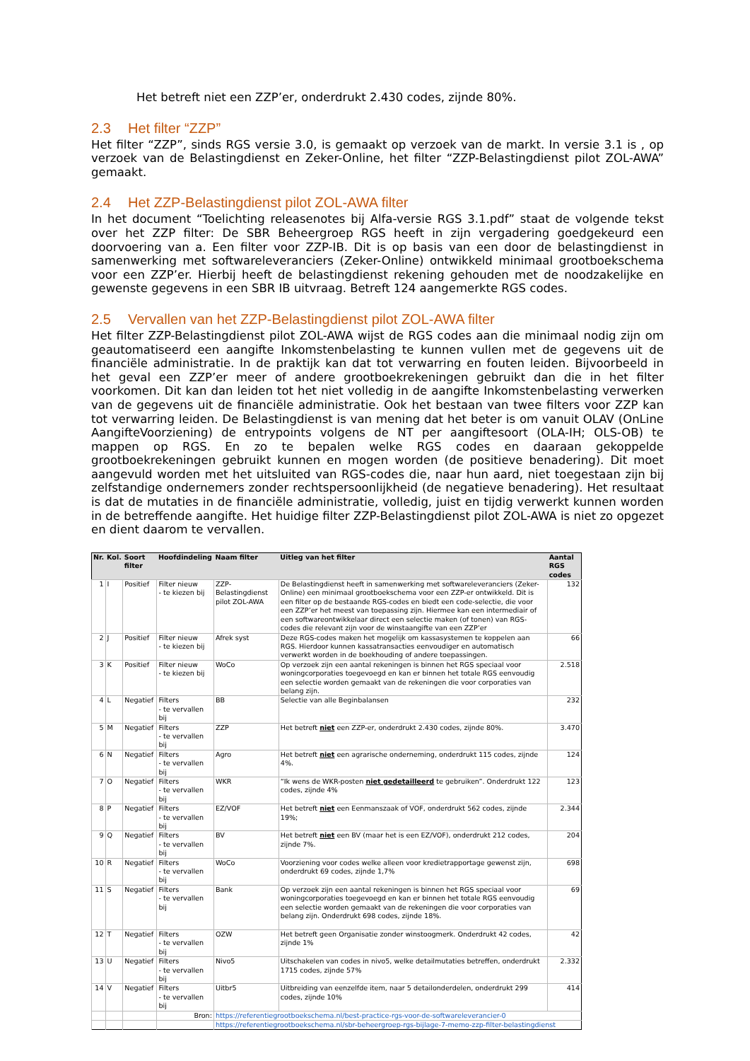Het betreft niet een ZZP’er, onderdrukt 2.430 codes, zijnde 80%.
2.3 Het filter “ZZP”
Het filter “ZZP”, sinds RGS versie 3.0, is gemaakt op verzoek van de markt. In versie 3.1 is , op verzoek van de Belastingdienst en Zeker-Online, het filter “ZZP-Belastingdienst pilot ZOL-AWA” gemaakt.
2.4 Het ZZP-Belastingdienst pilot ZOL-AWA filter
In het document “Toelichting releasenotes bij Alfa-versie RGS 3.1.pdf” staat de volgende tekst over het ZZP filter: De SBR Beheergroep RGS heeft in zijn vergadering goedgekeurd een doorvoering van a. Een filter voor ZZP-IB. Dit is op basis van een door de belastingdienst in samenwerking met softwareleveranciers (Zeker-Online) ontwikkeld minimaal grootboekschema voor een ZZP’er. Hierbij heeft de belastingdienst rekening gehouden met de noodzakelijke en gewenste gegevens in een SBR IB uitvraag. Betreft 124 aangemerkte RGS codes.
2.5 Vervallen van het ZZP-Belastingdienst pilot ZOL-AWA filter
Het filter ZZP-Belastingdienst pilot ZOL-AWA wijst de RGS codes aan die minimaal nodig zijn om geautomatiseerd een aangifte Inkomstenbelasting te kunnen vullen met de gegevens uit de financiële administratie. In de praktijk kan dat tot verwarring en fouten leiden. Bijvoorbeeld in het geval een ZZP’er meer of andere grootboekrekeningen gebruikt dan die in het filter voorkomen. Dit kan dan leiden tot het niet volledig in de aangifte Inkomstenbelasting verwerken van de gegevens uit de financiële administratie. Ook het bestaan van twee filters voor ZZP kan tot verwarring leiden. De Belastingdienst is van mening dat het beter is om vanuit OLAV (OnLine AangifteVoorziening) de entrypoints volgens de NT per aangiftesoort (OLA-IH; OLS-OB) te mappen op RGS. En zo te bepalen welke RGS codes en daaraan gekoppelde grootboekrekeningen gebruikt kunnen en mogen worden (de positieve benadering). Dit moet aangevuld worden met het uitsluited van RGS-codes die, naar hun aard, niet toegestaan zijn bij zelfstandige ondernemers zonder rechtspersoonlijkheid (de negatieve benadering). Het resultaat is dat de mutaties in de financiële administratie, volledig, juist en tijdig verwerkt kunnen worden in de betreffende aangifte. Het huidige filter ZZP-Belastingdienst pilot ZOL-AWA is niet zo opgezet en dient daarom te vervallen.
| Nr. | Kol. | Soort filter | Hoofdindeling | Naam filter | Uitleg van het filter | Aantal RGS codes |
| --- | --- | --- | --- | --- | --- | --- |
| 1 | I | Positief | Filter nieuw - te kiezen bij | ZZP-Belastingdienst pilot ZOL-AWA | De Belastingdienst heeft in samenwerking met softwareleveranciers (Zeker-Online) een minimaal grootboekschema voor een ZZP-er ontwikkeld. Dit is een filter op de bestaande RGS-codes en biedt een code-selectie, die voor een ZZP’er het meest van toepassing zijn. Hiermee kan een intermediair of een softwareontwikkelaar direct een selectie maken (of tonen) van RGS-codes die relevant zijn voor de winstaangifte van een ZZP’er | 132 |
| 2 | J | Positief | Filter nieuw - te kiezen bij | Afrek syst | Deze RGS-codes maken het mogelijk om kassasystemen te koppelen aan RGS. Hierdoor kunnen kassatransacties eenvoudiger en automatisch verwerkt worden in de boekhouding of andere toepassingen. | 66 |
| 3 | K | Positief | Filter nieuw - te kiezen bij | WoCo | Op verzoek zijn een aantal rekeningen is binnen het RGS speciaal voor woningcorporaties toegevoegd en kan er binnen het totale RGS eenvoudig een selectie worden gemaakt van de rekeningen die voor corporaties van belang zijn. | 2.518 |
| 4 | L | Negatief | Filters - te vervallen bij | BB | Selectie van alle Beginbalansen | 232 |
| 5 | M | Negatief | Filters - te vervallen bij | ZZP | Het betreft niet een ZZP-er, onderdrukt 2.430 codes, zijnde 80%. | 3.470 |
| 6 | N | Negatief | Filters - te vervallen bij | Agro | Het betreft niet een agrarische onderneming, onderdrukt 115 codes, zijnde 4%. | 124 |
| 7 | O | Negatief | Filters - te vervallen bij | WKR | “Ik wens de WKR-posten niet gedetailleerd te gebruiken”. Onderdrukt 122 codes, zijnde 4% | 123 |
| 8 | P | Negatief | Filters - te vervallen bij | EZ/VOF | Het betreft niet een Eenmanszaak of VOF, onderdrukt 562 codes, zijnde 19%; | 2.344 |
| 9 | Q | Negatief | Filters - te vervallen bij | BV | Het betreft niet een BV (maar het is een EZ/VOF), onderdrukt 212 codes, zijnde 7%. | 204 |
| 10 | R | Negatief | Filters - te vervallen bij | WoCo | Voorziening voor codes welke alleen voor kredietrapportage gewenst zijn, onderdrukt 69 codes, zijnde 1,7% | 698 |
| 11 | S | Negatief | Filters - te vervallen bij | Bank | Op verzoek zijn een aantal rekeningen is binnen het RGS speciaal voor woningcorporaties toegevoegd en kan er binnen het totale RGS eenvoudig een selectie worden gemaakt van de rekeningen die voor corporaties van belang zijn. Onderdrukt 698 codes, zijnde 18%. | 69 |
| 12 | T | Negatief | Filters - te vervallen bij | OZW | Het betreft geen Organisatie zonder winstoogmerk. Onderdrukt 42 codes, zijnde 1% | 42 |
| 13 | U | Negatief | Filters - te vervallen bij | Nivo5 | Uitschakelen van codes in nivo5, welke detailmutaties betreffen, onderdrukt 1715 codes, zijnde 57% | 2.332 |
| 14 | V | Negatief | Filters - te vervallen bij | Uitbr5 | Uitbreiding van eenzelfde item, naar 5 detailonderdelen, onderdrukt 299 codes, zijnde 10% | 414 |
| | | | Bron: | https://referentiegrootboekschema.nl/best-practice-rgs-voor-de-softwareleverancier-0 | | |
| | | | | https://referentiegrootboekschema.nl/sbr-beheergroep-rgs-bijlage-7-memo-zzp-filter-belastingdienst | | |